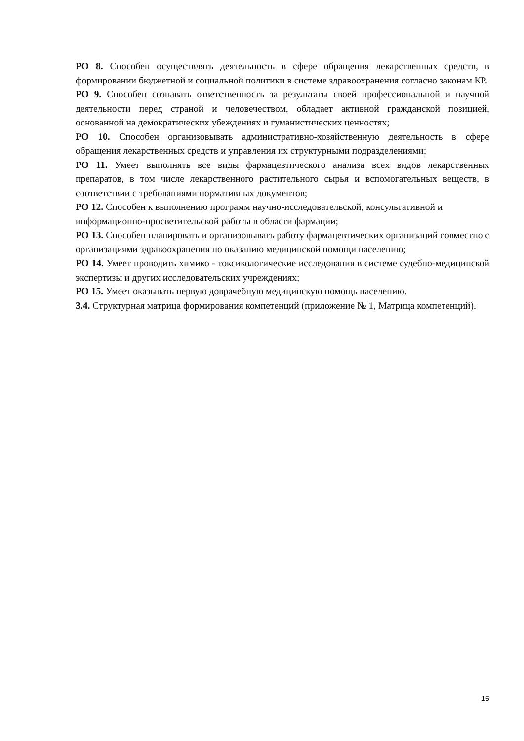РО 8. Способен осуществлять деятельность в сфере обращения лекарственных средств, в формировании бюджетной и социальной политики в системе здравоохранения согласно законам КР.
РО 9. Способен сознавать ответственность за результаты своей профессиональной и научной деятельности перед страной и человечеством, обладает активной гражданской позицией, основанной на демократических убеждениях и гуманистических ценностях;
РО 10. Способен организовывать административно-хозяйственную деятельность в сфере обращения лекарственных средств и управления их структурными подразделениями;
РО 11. Умеет выполнять все виды фармацевтического анализа всех видов лекарственных препаратов, в том числе лекарственного растительного сырья и вспомогательных веществ, в соответствии с требованиями нормативных документов;
РО 12. Способен к выполнению программ научно-исследовательской, консультативной и информационно-просветительской работы в области фармации;
РО 13. Способен планировать и организовывать работу фармацевтических организаций совместно с организациями здравоохранения по оказанию медицинской помощи населению;
РО 14. Умеет проводить химико - токсикологические исследования в системе судебно-медицинской экспертизы и других исследовательских учреждениях;
РО 15. Умеет оказывать первую доврачебную медицинскую помощь населению.
3.4. Структурная матрица формирования компетенций (приложение № 1, Матрица компетенций).
15